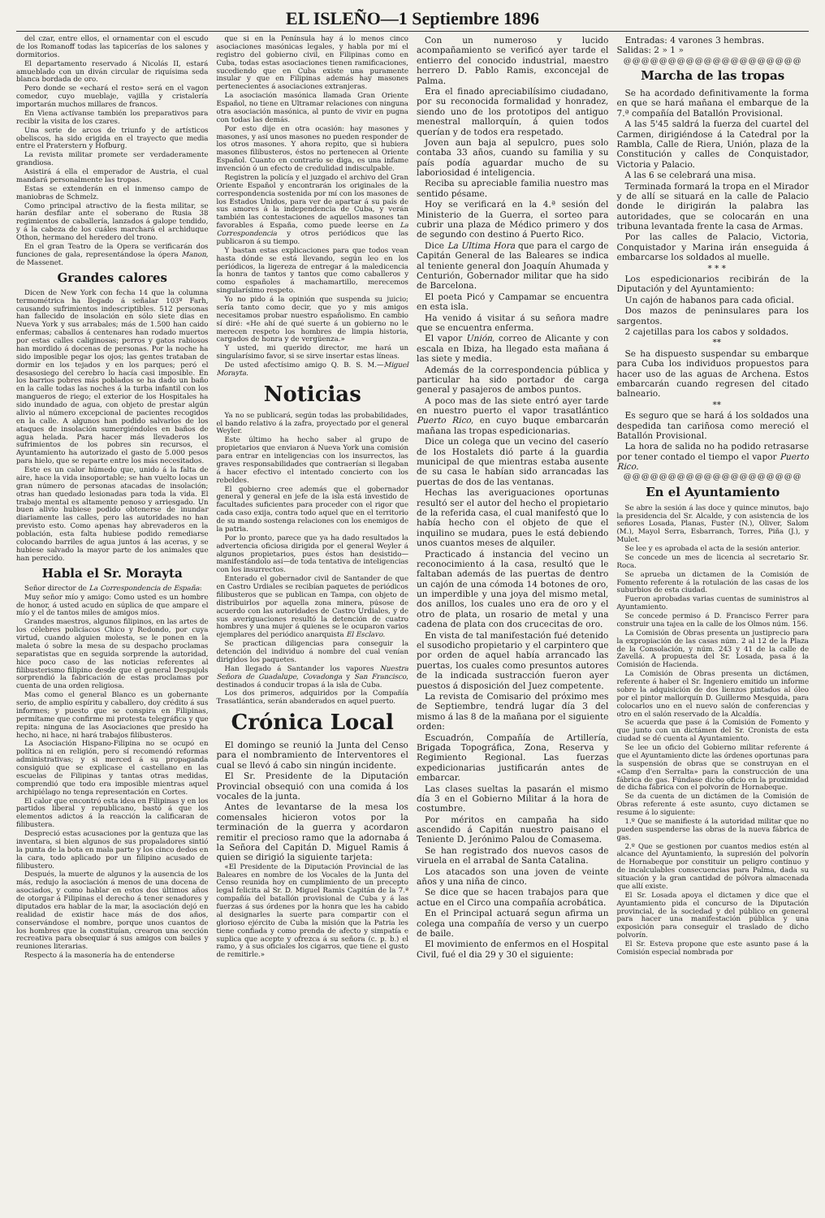EL ISLEÑO—1 Septiembre 1896
del czar, entre ellos, el ornamentar con el escudo de los Romanoff todas las tapicerías de los salones y dormitorios.
El departamento reservado á Nicolás II, estará amueblado con un diván circular de riquísima seda blanca bordada de oro.
Pero donde se «echará el resto» será en el vagon comedor, cuyo mueblaje, vajilla y cristalería importarán muchos millares de francos.
En Viena actívanse también los preparativos para recibir la visita de los czares.
Una serie de arcos de triunfo y de artísticos obeliscos, ha sido erigida en el trayecto que media entre el Praterstern y Hofburg.
La revista militar promete ser verdaderamente grandiosa.
Asistirá á ella el emperador de Austria, el cual mandará personalmente las tropas.
Estas se extenderán en el inmenso campo de maniobras de Schmelz.
Como principal atractivo de la fiesta militar, se harán desfilar ante el soberano de Rusia 38 regimientos de caballería, lanzados á galope tendido, y á la cabeza de los cuáles marchará el archiduque Othon, hermano del heredero del trono.
En el gran Teatro de la Opera se verificarán dos funciones de gala, representándose la ópera Manon, de Massenet.
Grandes calores
Dicen de New York con fecha 14 que la columna termométrica ha llegado á señalar 103º Farh, causando sufrimientos indescriptibles. 512 personas han fallecido de insolación en sólo siete dias en Nueva York y sus arrabales; más de 1.500 han caido enfermas; caballos á centenares han rodado muertos por estas calles caliginosas; perros y gatos rabiosos han mordido á docenas de personas. Por la noche ha sido imposible pegar los ojos; las gentes trataban de dormir en los tejados y en los parques; peró el desasosiego del cerebro lo hacía casi imposible. En los barrios pobres más poblados se ha dado un baño en la calle todas las noches á la turba infantil con los mangueros de riego; el exterior de los Hospitales ha sido inundado de agua, con objeto de prestar algún alivio al número excepcional de pacientes recogidos en la calle. A algunos han podido salvarlos de los ataques de insolación sumergiéndoles en baños de agua helada. Para hacer más llevaderos los sufrimientos de los pobres sin recursos, el Ayuntamiento ha autorizado el gasto de 5.000 pesos para hielo, que se reparte entre los más necesitados.
Este es un calor húmedo que, unido á la falta de aire, hace la vida insoportable; se han vuelto locas un gran número de personas atacadas de insolación; otras han quedado lesionadas para toda la vida. El trabajo mental es altamente penoso y arriesgado. Un buen alivio hubiese podido obtenerse de inundar diariamente las calles, pero las autoridades no han previsto esto. Como apenas hay abrevaderos en la población, esta falta hubiese podido remediarse colocando barriles de agua juntos á las aceras, y se hubiese salvado la mayor parte de los animales que han perecido.
Habla el Sr. Morayta
Señor director de La Correspondencia de España:
Muy señor mío y amigo: Como usted es un hombre de honor, á usted acudo en súplica de que ampare el mío y el de tantos miles de amigos míos.
Grandes maestros, algunos filipinos, en las artes de los célebres policíacos Chico y Redondo, por cuya virtud, cuando alguien molesta, se le ponen en la maleta ó sobre la mesa de su despacho proclamas separatistas que en seguida sorprende la autoridad, hice poco caso de las noticias referentes al filibusterismo filipino desde que el general Despujols sorprendió la fabricación de estas proclamas por cuenta de una orden religiosa.
Mas como el general Blanco es un gobernante serio, de amplio espíritu y caballero, doy crédito á sus informes; y puesto que se conspira en Filipinas, permítame que confirme mi protesta telegráfica y que repita: ninguna de las Asociaciones que presido ha hecho, ni hace, ni hará trabajos filibusteros.
La Asociación Hispano-Filipina no se ocupó en política ni en religión, pero sí recomendó reformas administrativas; y si merced á su propaganda consiguió que se explicase el castellano en las escuelas de Filipinas y tantas otras medidas, comprendió que todo era imposible mientras aquel archipiélago no tenga representación en Cortes.
El calor que encontró esta idea en Filipinas y en los partidos liberal y republicano, bastó á que los elementos adictos á la reacción la calificaran de filibustera.
Despreció estas acusaciones por la gentuza que las inventara, si bien algunos de sus propaladores sintió la punta de la bota en mala parte y los cinco dedos en la cara, todo aplicado por un filipino acusado de filibustero.
Después, la muerte de algunos y la ausencia de los más, redujo la asociación á menos de una docena de asociados, y como hablar en estos dos últimos años de otorgar á Filipinas el derecho á tener senadores y diputados era hablar de la mar, la asociación dejó en realidad de existir hace más de dos años, conservándose el nombre, porque unos cuantos de los hombres que la constituían, crearon una sección recreativa para obsequiar á sus amigos con bailes y reuniones literarias.
Respecto á la masonería ha de entenderse
que si en la Península hay á lo menos cinco asociaciones masónicas legales, y habla por mí el registro del gobierno civil, en Filipinas como en Cuba, todas estas asociaciones tienen ramificaciones, sucediendo que en Cuba existe una puramente insular y que en Filipinas además hay masones pertenecientes á asociaciones extranjeras.
La asociación masónica llamada Gran Oriente Español, no tiene en Ultramar relaciones con ninguna otra asociación masónica, al punto de vivir en pugna con todas las demás.
Por esto dije en otra ocasión: hay masones y masones, y así unos masones no pueden responder de los otros masones. Y ahora repito, que si hubiera masones filibusteros, éstos no pertenecen al Oriente Español. Cuanto en contrario se diga, es una infame invención ó un efecto de credulidad indisculpable.
Registren la policía y el juzgado el archivo del Gran Oriente Español y encontrarán los originales de la correspondencia sostenida por mí con los masones de los Estados Unidos, para ver de apartar á su país de sus amores á la independencia de Cuba, y verán también las contestaciones de aquellos masones tan favorables á España, como puede leerse en La Correspondencia y otros periódicos que las publicaron á su tiempo.
Y bastan estas explicaciones para que todos vean hasta dónde se está llevando, según leo en los periódicos, la ligereza de entregar á la maledicencia la honra de tantos y tantos que como caballeros y como españoles á machamartillo, merecemos singularísimo respeto.
Yo no pido á la opinión que suspenda su juicio; sería tanto como decir, que yo y mis amigos necesitamos probar nuestro españolismo. En cambio sí diré: «He ahí de qué suerte á un gobierno no le merecen respeto los hombres de limpia historia, cargados de honra y de vergüenza.»
Y usted, mi querido director, me hará un singularísimo favor, si se sirve insertar estas líneas.
De usted afectísimo amigo Q. B. S. M.—Miguel Morayta.
Noticias
Ya no se publicará, según todas las probabilidades, el bando relativo á la zafra, proyectado por el general Weyler.
Este último ha hecho saber al grupo de propietarios que enviaron á Nueva York una comisión para entrar en inteligencias con los insurrectos, las graves responsabilidades que contraerían si llegaban á hacer efectivo el intentado concierto con los rebeldes.
El gobierno cree además que el gobernador general y general en jefe de la isla está investido de facultades suficientes para proceder con el rigor que cada caso exija, contra todo aquel que en el territorio de su mando sostenga relaciones con los enemigos de la patria.
Por lo pronto, parece que ya ha dado resultados la advertencia oficiosa dirigida por el general Weyler á algunos propietarios, pues éstos han desistido—manifestándolo así—de toda tentativa de inteligencias con los insurrectos.
Enterado el gobernador civil de Santander de que en Castro Urdiales se recibían paquetes de periódicos filibusteros que se publican en Tampa, con objeto de distribuirlos por aquella zona minera, púsose de acuerdo con las autoridades de Castro Urdiales, y de sus averiguaciones resultó la detención de cuatro hombres y una mujer á quienes se le ocuparon varios ejemplares del periódico anarquista El Esclavo.
Se practican diligencias para conseguir la detención del individuo á nombre del cual venían dirigidos los paquetes.
Han llegado á Santander los vapores Nuestra Señora de Guadalupe, Covadonga y San Francisco, destinados á conducir tropas á la isla de Cuba.
Los dos primeros, adquiridos por la Compañía Trasatlántica, serán abanderados en aquel puerto.
Crónica Local
El domingo se reunió la Junta del Censo para el nombramiento de Interventores el cual se llevó á cabo sin ningún incidente.
El Sr. Presidente de la Diputación Provincial obsequió con una comida á los vocales de la junta.
Antes de levantarse de la mesa los comensales hicieron votos por la terminación de la guerra y acordaron remitir el precioso ramo que la adornaba á la Señora del Capitán D. Miguel Ramis á quien se dirigió la siguiente tarjeta:
«El Presidente de la Diputación Provincial de las Baleares en nombre de los Vocales de la Junta del Censo reunida hoy en cumplimiento de un precepto legal felicita al Sr. D. Miguel Ramis Capitán de la 7.ª compañía del batallón provisional de Cuba y á las fuerzas á sus órdenes por la honra que les ha cabido al designarles la suerte para compartir con el glorioso ejército de Cuba la misión que la Patria les tiene confiada y como prenda de afecto y simpatía e suplica que acepte y ofrezca á su señora (c. p. b.) el ramo, y á sus oficiales los cigarros, que tiene el gusto de remitirle.»
Con un numeroso y lucido acompañamiento se verificó ayer tarde el entierro del conocido industrial, maestro herrero D. Pablo Ramis, exconcejal de Palma.
Era el finado apreciabilísimo ciudadano, por su reconocida formalidad y honradez, siendo uno de los prototipos del antiguo menestral mallorquín, á quien todos querían y de todos era respetado.
Joven aun baja al sepulcro, pues solo contaba 33 años, cuando su familia y su país podía aguardar mucho de su laboriosidad é inteligencia.
Reciba su apreciable familia nuestro mas sentido pésame.
Hoy se verificará en la 4.ª sesión del Ministerio de la Guerra, el sorteo para cubrir una plaza de Médico primero y dos de segundo con destino á Puerto Rico.
Dice La Ultima Hora que para el cargo de Capitán General de las Baleares se indica al teniente general don Joaquín Ahumada y Centurión, Gobernador militar que ha sido de Barcelona.
El poeta Picó y Campamar se encuentra en esta isla.
Ha venido á visitar á su señora madre que se encuentra enferma.
El vapor Unión, correo de Alicante y con escala en Ibiza, ha llegado esta mañana á las siete y media.
Además de la correspondencia pública y particular ha sido portador de carga general y pasajeros de ambos puntos.
A poco mas de las siete entró ayer tarde en nuestro puerto el vapor trasatlántico Puerto Rico, en cuyo buque embarcarán mañana las tropas espedicionarias.
Dice un colega que un vecino del caserío de los Hostalets dió parte á la guardia municipal de que mientras estaba ausente de su casa le habían sido arrancadas las puertas de dos de las ventanas.
Hechas las averiguaciones oportunas resultó ser el autor del hecho el propietario de la referida casa, el cual manifestó que lo había hecho con el objeto de que el inquilino se mudara, pues le está debiendo unos cuantos meses de alquiler.
Practicado á instancia del vecino un reconocimiento á la casa, resultó que le faltaban además de las puertas de dentro un cajón de una cómoda 14 botones de oro, un imperdible y una joya del mismo metal, dos anillos, los cuales uno era de oro y el otro de plata, un rosario de metal y una cadena de plata con dos crucecitas de oro.
En vista de tal manifestación fué detenido el susodicho propietario y el carpintero que por orden de aquel había arrancado las puertas, los cuales como presuntos autores de la indicada sustracción fueron ayer puestos á disposición del Juez competente.
La revista de Comisario del próximo mes de Septiembre, tendrá lugar día 3 del mismo á las 8 de la mañana por el siguiente orden:
Escuadrón, Compañía de Artillería, Brigada Topográfica, Zona, Reserva y Regimiento Regional. Las fuerzas expedicionarias justificarán antes de embarcar.
Las clases sueltas la pasarán el mismo día 3 en el Gobierno Militar á la hora de costumbre.
Por méritos en campaña ha sido ascendido á Capitán nuestro paisano el Teniente D. Jerónimo Palou de Comasema.
Se han registrado dos nuevos casos de viruela en el arrabal de Santa Catalina.
Los atacados son una joven de veinte años y una niña de cinco.
Se dice que se hacen trabajos para que actue en el Circo una compañía acrobática.
En el Principal actuará segun afirma un colega una compañía de verso y un cuerpo de baile.
El movimiento de enfermos en el Hospital Civil, fué el dia 29 y 30 el siguiente:
Entradas: 4 varones 3 hembras.
Salidas: 2 » 1 »
@@@@@@@@@@@@@@@@@@@@
Marcha de las tropas
Se ha acordado definitivamente la forma en que se hará mañana el embarque de la 7.ª compañía del Batallón Provisional.
A las 5'45 saldrá la fuerza del cuartel del Carmen, dirigiéndose á la Catedral por la Rambla, Calle de Riera, Unión, plaza de la Constitución y calles de Conquistador, Victoria y Palacio.
A las 6 se celebrará una misa.
Terminada formará la tropa en el Mirador y de allí se situará en la calle de Palacio donde le dirigirán la palabra las autoridades, que se colocarán en una tribuna levantada frente la casa de Armas.
Por las calles de Palacio, Victoria, Conquistador y Marina irán enseguida á embarcarse los soldados al muelle.
* * *
Los espedicionarios recibirán de la Diputación y del Ayuntamiento:
Un cajón de habanos para cada oficial.
Dos mazos de peninsulares para los sargentos.
2 cajetillas para los cabos y soldados.
**
Se ha dispuesto suspendar su embarque para Cuba los individuos propuestos para hacer uso de las aguas de Archena. Estos embarcarán cuando regresen del citado balneario.
**
Es seguro que se hará á los soldados una despedida tan cariñosa como mereció el Batallón Provisional.
La hora de salida no ha podido retrasarse por tener contado el tiempo el vapor Puerto Rico.
@@@@@@@@@@@@@@@@@@@@
En el Ayuntamiento
Se abre la sesión á las doce y quince minutos, bajo la presidencia del Sr. Alcalde, y con asistencia de los señores Losada, Planas, Fuster (N.), Oliver, Salom (M.), Mayol Serra, Esbarranch, Torres, Piña (J.), y Mulet.
Se lee y es aprobada el acta de la sesión anterior.
Se concede un mes de licencia al secretario Sr. Roca.
Se aprueba un dictamen de la Comisión de Fomento referente á la rotulación de las casas de los suburbios de esta ciudad.
Fueron aprobadas varias cuentas de suministros al Ayuntamiento.
Se concede permiso á D. Francisco Ferrer para construir una tajea en la calle de los Olmos núm. 156.
La Comisión de Obras presenta un justiprecio para la expropiación de las casas núm. 2 al 12 de la Plaza de la Consolación, y núm. 243 y 41 de la calle de Zavellá. A propuesta del Sr. Losada, pasa á la Comisión de Hacienda.
La Comisión de Obras presenta un dictámen, referente á haber el Sr. Ingeniero emitido un informe sobre la adquisición de dos lienzos pintados al óleo por el pintor mallorquín D. Guillermo Mesquida, para colocarlos uno en el nuevo salón de conferencias y otro en el salón reservado de la Alcaldía.
Se acuerda que pase á la Comisión de Fomento y que junto con un dictámen del Sr. Cronista de esta ciudad se dé cuenta al Ayuntamiento.
Se lee un oficio del Gobierno militar referente á que el Ayuntamiento dicte las órdenes oportunas para la suspensión de obras que se construyan en el «Camp d'en Serralta» para la construcción de una fábrica de gas. Fúndase dicho oficio en la proximidad de dicha fábrica con el polvorín de Hornabeque.
Se da cuenta de un dictámen de la Comisión de Obras referente á este asunto, cuyo dictamen se resume á lo siguiente:
1.º Que se manifieste á la autoridad militar que no pueden suspenderse las obras de la nueva fábrica de gas.
2.º Que se gestionen por cuantos medios estén al alcance del Ayuntamiento, la supresión del polvorín de Hornabeque por constituir un peligro contínuo y de incalculables consecuencias para Palma, dada su situación y la gran cantidad de pólvora almacenada que allí existe.
El Sr. Losada apoya el dictamen y dice que el Ayuntamiento pida el concurso de la Diputación provincial, de la sociedad y del público en general para hacer una manifestación pública y una exposición para conseguir el traslado de dicho polvorín.
El Sr. Esteva propone que este asunto pase á la Comisión especial nombrada por